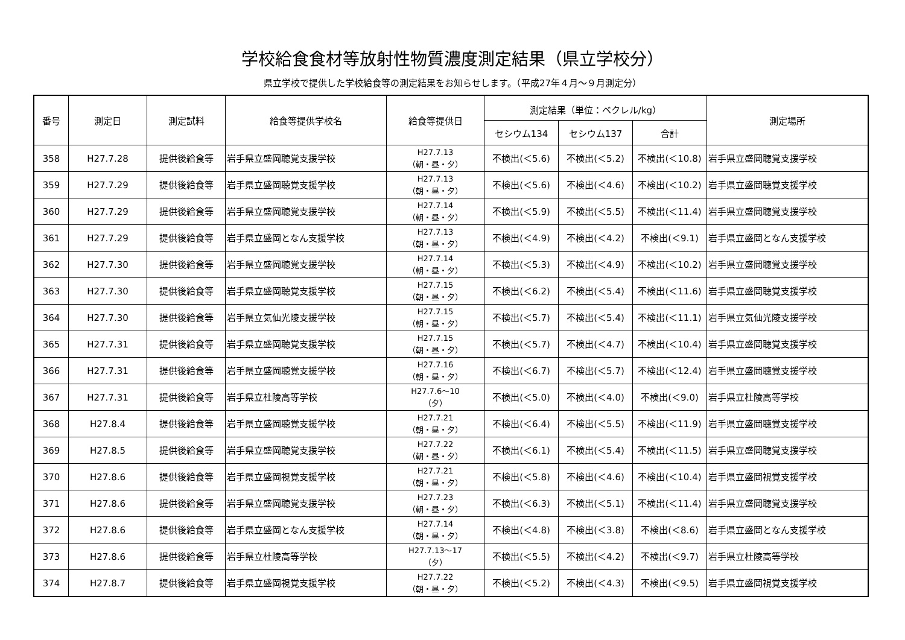学校給食食材等放射性物質濃度測定結果（県立学校分）
県立学校で提供した学校給食等の測定結果をお知らせします。（平成27年４月～９月測定分）
| 番号 | 測定日 | 測定試料 | 給食等提供学校名 | 給食等提供日 | 測定結果（単位：ベクレル/kg） | | | 測定場所 |
| --- | --- | --- | --- | --- | --- | --- | --- | --- |
| | | | | | セシウム134 | セシウム137 | 合計 | |
| 358 | H27.7.28 | 提供後給食等 | 岩手県立盛岡聴覚支援学校 | H27.7.13 （朝・昼・夕） | 不検出(＜5.6) | 不検出(＜5.2) | 不検出(＜10.8) | 岩手県立盛岡聴覚支援学校 |
| 359 | H27.7.29 | 提供後給食等 | 岩手県立盛岡聴覚支援学校 | H27.7.13 （朝・昼・夕） | 不検出(＜5.6) | 不検出(＜4.6) | 不検出(＜10.2) | 岩手県立盛岡聴覚支援学校 |
| 360 | H27.7.29 | 提供後給食等 | 岩手県立盛岡聴覚支援学校 | H27.7.14 （朝・昼・夕） | 不検出(＜5.9) | 不検出(＜5.5) | 不検出(＜11.4) | 岩手県立盛岡聴覚支援学校 |
| 361 | H27.7.29 | 提供後給食等 | 岩手県立盛岡となん支援学校 | H27.7.13 （朝・昼・夕） | 不検出(＜4.9) | 不検出(＜4.2) | 不検出(＜9.1) | 岩手県立盛岡となん支援学校 |
| 362 | H27.7.30 | 提供後給食等 | 岩手県立盛岡聴覚支援学校 | H27.7.14 （朝・昼・夕） | 不検出(＜5.3) | 不検出(＜4.9) | 不検出(＜10.2) | 岩手県立盛岡聴覚支援学校 |
| 363 | H27.7.30 | 提供後給食等 | 岩手県立盛岡聴覚支援学校 | H27.7.15 （朝・昼・夕） | 不検出(＜6.2) | 不検出(＜5.4) | 不検出(＜11.6) | 岩手県立盛岡聴覚支援学校 |
| 364 | H27.7.30 | 提供後給食等 | 岩手県立気仙光陵支援学校 | H27.7.15 （朝・昼・夕） | 不検出(＜5.7) | 不検出(＜5.4) | 不検出(＜11.1) | 岩手県立気仙光陵支援学校 |
| 365 | H27.7.31 | 提供後給食等 | 岩手県立盛岡聴覚支援学校 | H27.7.15 （朝・昼・夕） | 不検出(＜5.7) | 不検出(＜4.7) | 不検出(＜10.4) | 岩手県立盛岡聴覚支援学校 |
| 366 | H27.7.31 | 提供後給食等 | 岩手県立盛岡聴覚支援学校 | H27.7.16 （朝・昼・夕） | 不検出(＜6.7) | 不検出(＜5.7) | 不検出(＜12.4) | 岩手県立盛岡聴覚支援学校 |
| 367 | H27.7.31 | 提供後給食等 | 岩手県立杜陵高等学校 | H27.7.6～10 （夕） | 不検出(＜5.0) | 不検出(＜4.0) | 不検出(＜9.0) | 岩手県立杜陵高等学校 |
| 368 | H27.8.4 | 提供後給食等 | 岩手県立盛岡聴覚支援学校 | H27.7.21 （朝・昼・夕） | 不検出(＜6.4) | 不検出(＜5.5) | 不検出(＜11.9) | 岩手県立盛岡聴覚支援学校 |
| 369 | H27.8.5 | 提供後給食等 | 岩手県立盛岡聴覚支援学校 | H27.7.22 （朝・昼・夕） | 不検出(＜6.1) | 不検出(＜5.4) | 不検出(＜11.5) | 岩手県立盛岡聴覚支援学校 |
| 370 | H27.8.6 | 提供後給食等 | 岩手県立盛岡視覚支援学校 | H27.7.21 （朝・昼・夕） | 不検出(＜5.8) | 不検出(＜4.6) | 不検出(＜10.4) | 岩手県立盛岡視覚支援学校 |
| 371 | H27.8.6 | 提供後給食等 | 岩手県立盛岡聴覚支援学校 | H27.7.23 （朝・昼・夕） | 不検出(＜6.3) | 不検出(＜5.1) | 不検出(＜11.4) | 岩手県立盛岡聴覚支援学校 |
| 372 | H27.8.6 | 提供後給食等 | 岩手県立盛岡となん支援学校 | H27.7.14 （朝・昼・夕） | 不検出(＜4.8) | 不検出(＜3.8) | 不検出(＜8.6) | 岩手県立盛岡となん支援学校 |
| 373 | H27.8.6 | 提供後給食等 | 岩手県立杜陵高等学校 | H27.7.13～17 （夕） | 不検出(＜5.5) | 不検出(＜4.2) | 不検出(＜9.7) | 岩手県立杜陵高等学校 |
| 374 | H27.8.7 | 提供後給食等 | 岩手県立盛岡視覚支援学校 | H27.7.22 （朝・昼・夕） | 不検出(＜5.2) | 不検出(＜4.3) | 不検出(＜9.5) | 岩手県立盛岡視覚支援学校 |